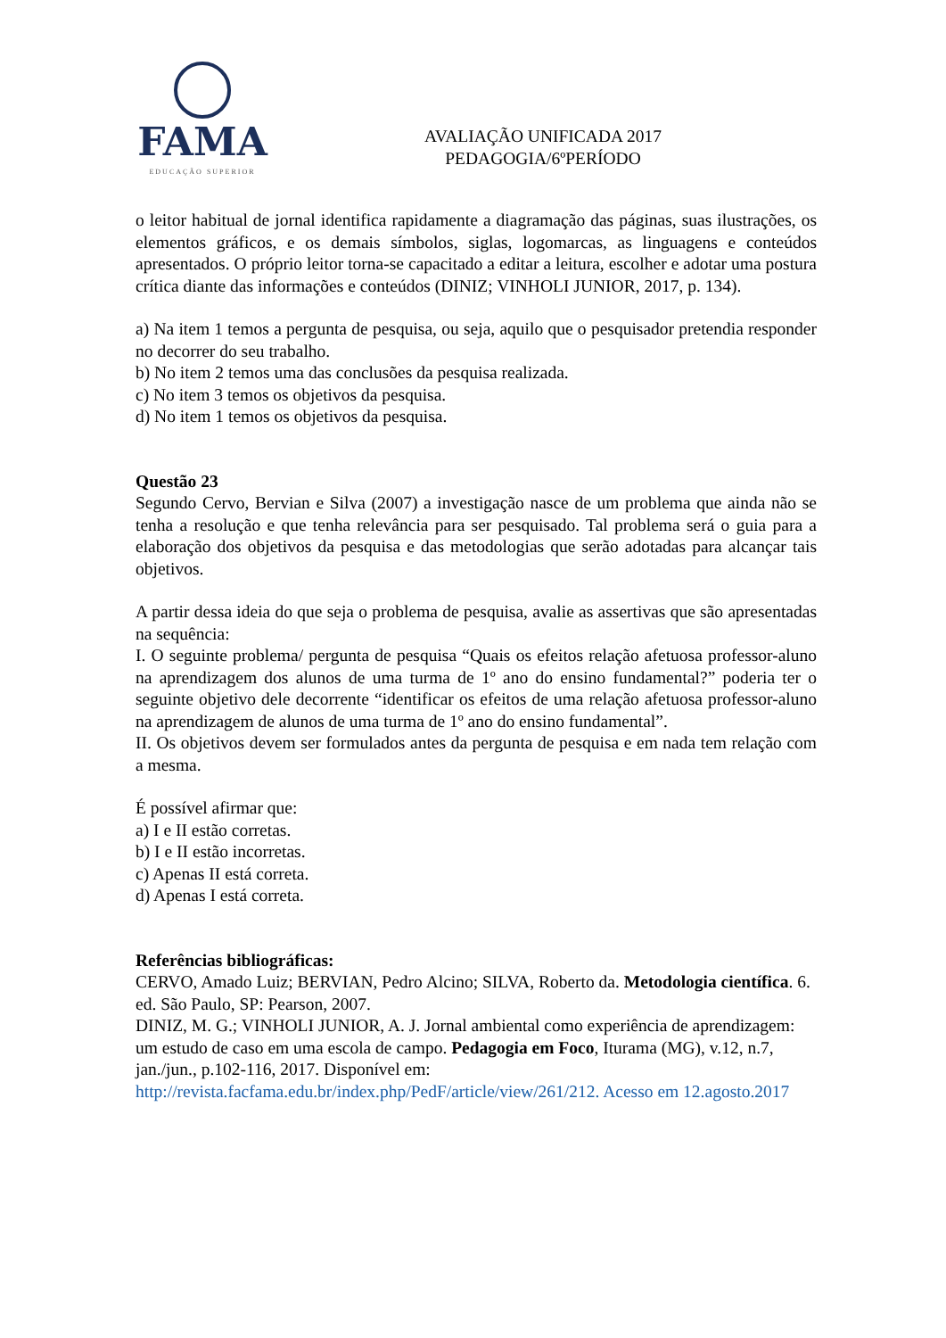FAMA
EDUCAÇÃO SUPERIOR
AVALIAÇÃO UNIFICADA 2017
PEDAGOGIA/6ºPERÍODO
o leitor habitual de jornal identifica rapidamente a diagramação das páginas, suas ilustrações, os elementos gráficos, e os demais símbolos, siglas, logomarcas, as linguagens e conteúdos apresentados. O próprio leitor torna-se capacitado a editar a leitura, escolher e adotar uma postura crítica diante das informações e conteúdos (DINIZ; VINHOLI JUNIOR, 2017, p. 134).
a) Na item 1 temos a pergunta de pesquisa, ou seja, aquilo que o pesquisador pretendia responder no decorrer do seu trabalho.
b) No item 2 temos uma das conclusões da pesquisa realizada.
c) No item 3 temos os objetivos da pesquisa.
d) No item 1 temos os objetivos da pesquisa.
Questão 23
Segundo Cervo, Bervian e Silva (2007) a investigação nasce de um problema que ainda não se tenha a resolução e que tenha relevância para ser pesquisado. Tal problema será o guia para a elaboração dos objetivos da pesquisa e das metodologias que serão adotadas para alcançar tais objetivos.
A partir dessa ideia do que seja o problema de pesquisa, avalie as assertivas que são apresentadas na sequência:
I. O seguinte problema/ pergunta de pesquisa “Quais os efeitos relação afetuosa professor-aluno na aprendizagem dos alunos de uma turma de 1º ano do ensino fundamental?” poderia ter o seguinte objetivo dele decorrente “identificar os efeitos de uma relação afetuosa professor-aluno na aprendizagem de alunos de uma turma de 1º ano do ensino fundamental”.
II. Os objetivos devem ser formulados antes da pergunta de pesquisa e em nada tem relação com a mesma.
É possível afirmar que:
a) I e II estão corretas.
b) I e II estão incorretas.
c) Apenas II está correta.
d) Apenas I está correta.
Referências bibliográficas:
CERVO, Amado Luiz; BERVIAN, Pedro Alcino; SILVA, Roberto da. Metodologia científica. 6. ed. São Paulo, SP: Pearson, 2007.
DINIZ, M. G.; VINHOLI JUNIOR, A. J. Jornal ambiental como experiência de aprendizagem: um estudo de caso em uma escola de campo. Pedagogia em Foco, Iturama (MG), v.12, n.7, jan./jun., p.102-116, 2017. Disponível em: http://revista.facfama.edu.br/index.php/PedF/article/view/261/212. Acesso em 12.agosto.2017